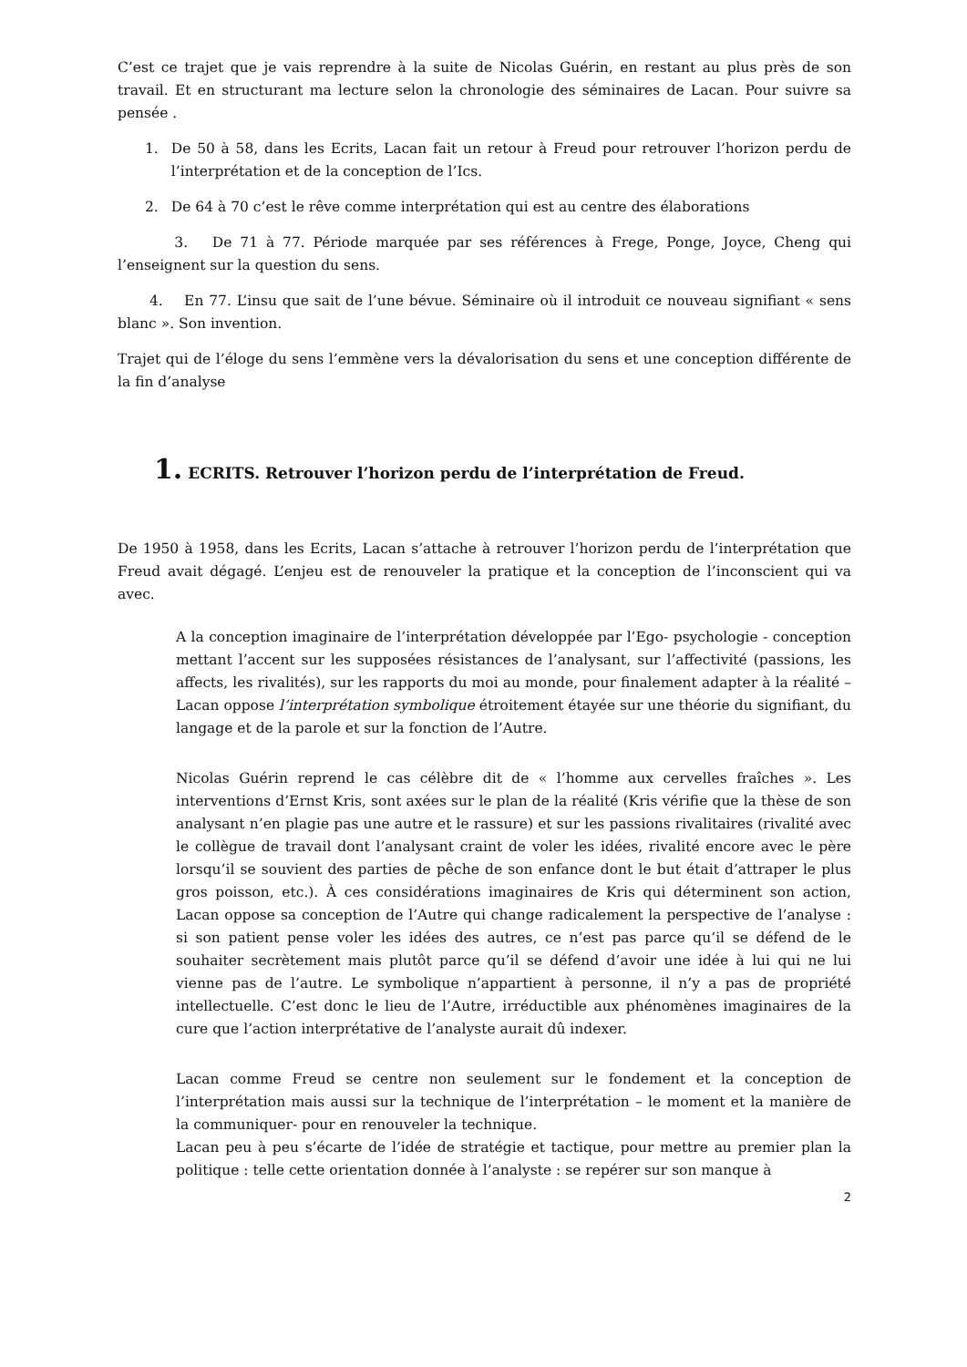C’est ce trajet que je vais reprendre à la suite de Nicolas Guérin, en restant au plus près de son travail. Et en structurant ma lecture selon la chronologie des séminaires de Lacan. Pour suivre sa pensée .
1. De 50 à 58, dans les Ecrits, Lacan fait un retour à Freud pour retrouver l’horizon perdu de l’interprétation et de la conception de l’Ics.
2. De 64 à 70 c’est le rêve comme interprétation qui est au centre des élaborations
3. De 71 à 77. Période marquée par ses références à Frege, Ponge, Joyce, Cheng qui l’enseignent sur la question du sens.
4. En 77. L’insu que sait de l’une bévue. Séminaire où il introduit ce nouveau signifiant « sens blanc ». Son invention.
Trajet qui de l’éloge du sens l’emmène vers la dévalorisation du sens et une conception différente de la fin d’analyse
1. ECRITS. Retrouver l’horizon perdu de l’interprétation de Freud.
De 1950 à 1958, dans les Ecrits, Lacan s’attache à retrouver l’horizon perdu de l’interprétation que Freud avait dégagé. L’enjeu est de renouveler la pratique et la conception de l’inconscient qui va avec.
A la conception imaginaire de l’interprétation développée par l’Ego- psychologie - conception mettant l’accent sur les supposées résistances de l’analysant, sur l’affectivité (passions, les affects, les rivalités), sur les rapports du moi au monde, pour finalement adapter à la réalité – Lacan oppose l’interprétation symbolique étroitement étayée sur une théorie du signifiant, du langage et de la parole et sur la fonction de l’Autre.
Nicolas Guérin reprend le cas célèbre dit de « l’homme aux cervelles fraîches ». Les interventions d’Ernst Kris, sont axées sur le plan de la réalité (Kris vérifie que la thèse de son analysant n’en plagie pas une autre et le rassure) et sur les passions rivalitaires (rivalité avec le collègue de travail dont l’analysant craint de voler les idées, rivalité encore avec le père lorsqu’il se souvient des parties de pêche de son enfance dont le but était d’attraper le plus gros poisson, etc.). À ces considérations imaginaires de Kris qui déterminent son action, Lacan oppose sa conception de l’Autre qui change radicalement la perspective de l’analyse : si son patient pense voler les idées des autres, ce n’est pas parce qu’il se défend de le souhaiter secrètement mais plutôt parce qu’il se défend d’avoir une idée à lui qui ne lui vienne pas de l’autre. Le symbolique n’appartient à personne, il n’y a pas de propriété intellectuelle. C’est donc le lieu de l’Autre, irréductible aux phénomènes imaginaires de la cure que l’action interprétative de l’analyste aurait dû indexer.
Lacan comme Freud se centre non seulement sur le fondement et la conception de l’interprétation mais aussi sur la technique de l’interprétation – le moment et la manière de la communiquer- pour en renouveler la technique.
Lacan peu à peu s’écarte de l’idée de stratégie et tactique, pour mettre au premier plan la politique : telle cette orientation donnée à l’analyste : se repérer sur son manque à
2